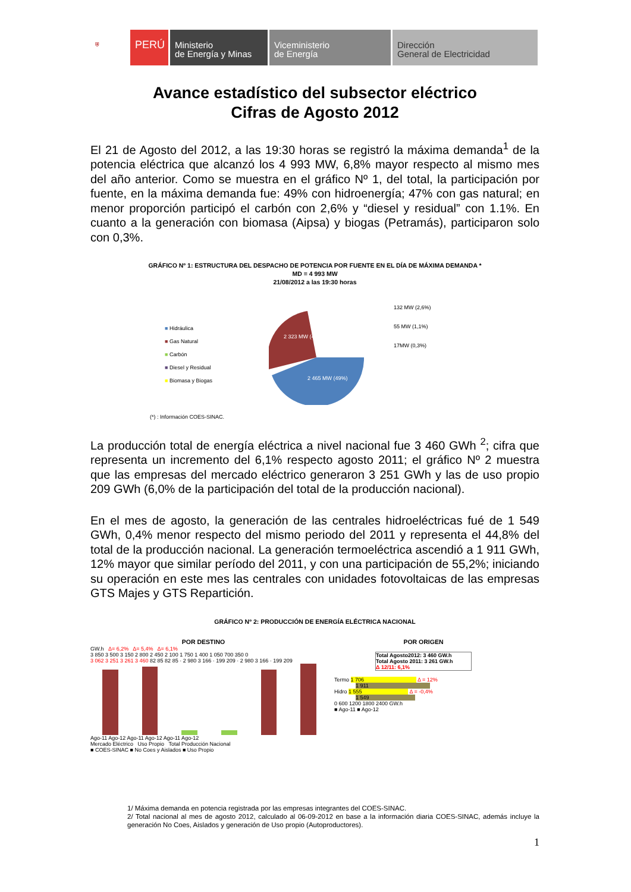⛨
PERÚ
Ministerio
de Energía y Minas
Viceministerio
de Energía
Dirección
General de Electricidad
Avance estadístico del subsector eléctrico
Cifras de Agosto 2012
El 21 de Agosto del 2012, a las 19:30 horas se registró la máxima demanda<sup>1</sup> de la potencia eléctrica que alcanzó los 4 993 MW, 6,8% mayor respecto al mismo mes del año anterior. Como se muestra en el gráfico Nº 1, del total, la participación por fuente, en la máxima demanda fue: 49% con hidroenergía; 47% con gas natural; en menor proporción participó el carbón con 2,6% y “diesel y residual” con 1.1%. En cuanto a la generación con biomasa (Aipsa) y biogas (Petramás), participaron solo con 0,3%.
GRÁFICO Nº 1: ESTRUCTURA DEL DESPACHO DE POTENCIA POR FUENTE EN EL DÍA DE MÁXIMA DEMANDA *
MD = 4 993 MW
21/08/2012 a las 19:30 horas
■ Hidráulica
■ Gas Natural
■ Carbón
■ Diesel y Residual
■ Biomasa y Biogas
2 323 MW (47%)
2 465 MW (49%)
132 MW (2,6%)
55 MW (1,1%)
17MW (0,3%)
(*) : Información COES-SINAC.
La producción total de energía eléctrica a nivel nacional fue 3 460 GWh <sup>2</sup>; cifra que representa un incremento del 6,1% respecto agosto 2011; el gráfico Nº 2 muestra que las empresas del mercado eléctrico generaron 3 251 GWh y las de uso propio 209 GWh (6,0% de la participación del total de la producción nacional).
En el mes de agosto, la generación de las centrales hidroeléctricas fué de 1 549 GWh, 0,4% menor respecto del mismo periodo del 2011 y representa el 44,8% del total de la producción nacional. La generación termoeléctrica ascendió a 1 911 GWh, 12% mayor que similar período del 2011, y con una participación de 55,2%; iniciando su operación en este mes las centrales con unidades fotovoltaicas de las empresas GTS Majes y GTS Repartición.
GRÁFICO Nº 2: PRODUCCIÓN DE ENERGÍA ELÉCTRICA NACIONAL
POR DESTINO
GW.h Δ= 6,2% Δ= 5,4% Δ= 6,1%
3 850 3 500 3 150 2 800 2 450 2 100 1 750 1 400 1 050 700 350 0
3 062 3 251 3 261 3 460 82 85 82 85 · 2 980 3 166 · 199 209 · 2 980 3 166 · 199 209
Ago-11 Ago-12 Ago-11 Ago-12 Ago-11 Ago-12
Mercado Eléctrico Uso Propio Total Producción Nacional
■ COES-SINAC ■ No Coes y Aislados ■ Uso Propio
POR ORIGEN
Total Agosto2012: 3 460 GW.h
Total Agosto 2011: 3 261 GW.h
Δ 12/11: 6,1%
Termo 1 706 Δ = 12%
1 911
Hidro 1 555 Δ = -0,4%
1 549
0 600 1200 1800 2400 GW.h
■ Ago-11 ■ Ago-12
1/ Máxima demanda en potencia registrada por las empresas integrantes del COES-SINAC.
2/ Total nacional al mes de agosto 2012, calculado al 06-09-2012 en base a la información diaria COES-SINAC, además incluye la generación No Coes, Aislados y generación de Uso propio (Autoproductores).
1